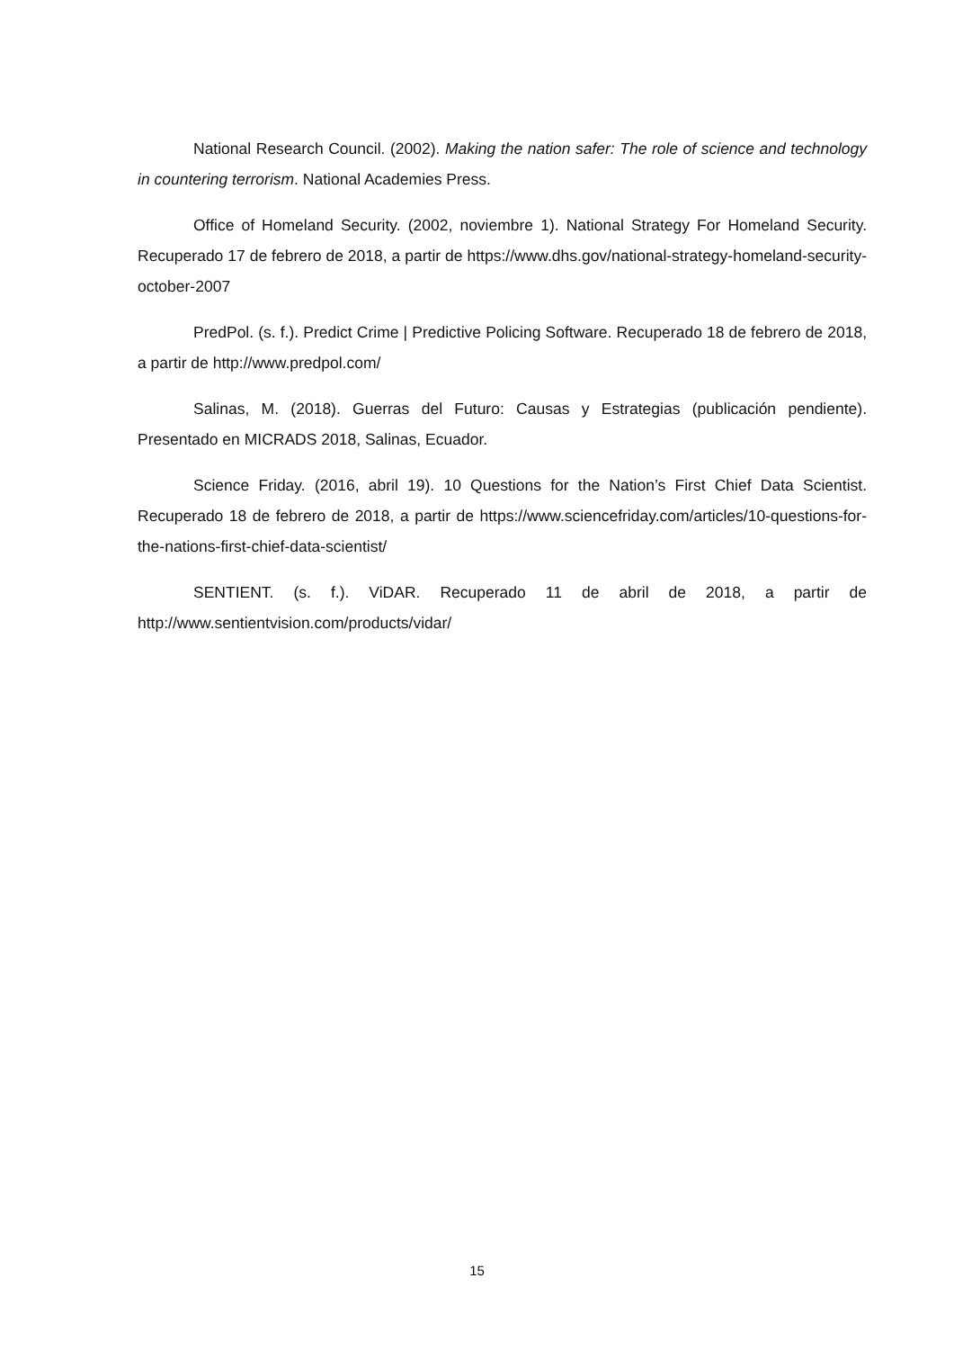National Research Council. (2002). Making the nation safer: The role of science and technology in countering terrorism. National Academies Press.
Office of Homeland Security. (2002, noviembre 1). National Strategy For Homeland Security. Recuperado 17 de febrero de 2018, a partir de https://www.dhs.gov/national-strategy-homeland-security-october-2007
PredPol. (s. f.). Predict Crime | Predictive Policing Software. Recuperado 18 de febrero de 2018, a partir de http://www.predpol.com/
Salinas, M. (2018). Guerras del Futuro: Causas y Estrategias (publicación pendiente). Presentado en MICRADS 2018, Salinas, Ecuador.
Science Friday. (2016, abril 19). 10 Questions for the Nation’s First Chief Data Scientist. Recuperado 18 de febrero de 2018, a partir de https://www.sciencefriday.com/articles/10-questions-for-the-nations-first-chief-data-scientist/
SENTIENT. (s. f.). ViDAR. Recuperado 11 de abril de 2018, a partir de http://www.sentientvision.com/products/vidar/
15